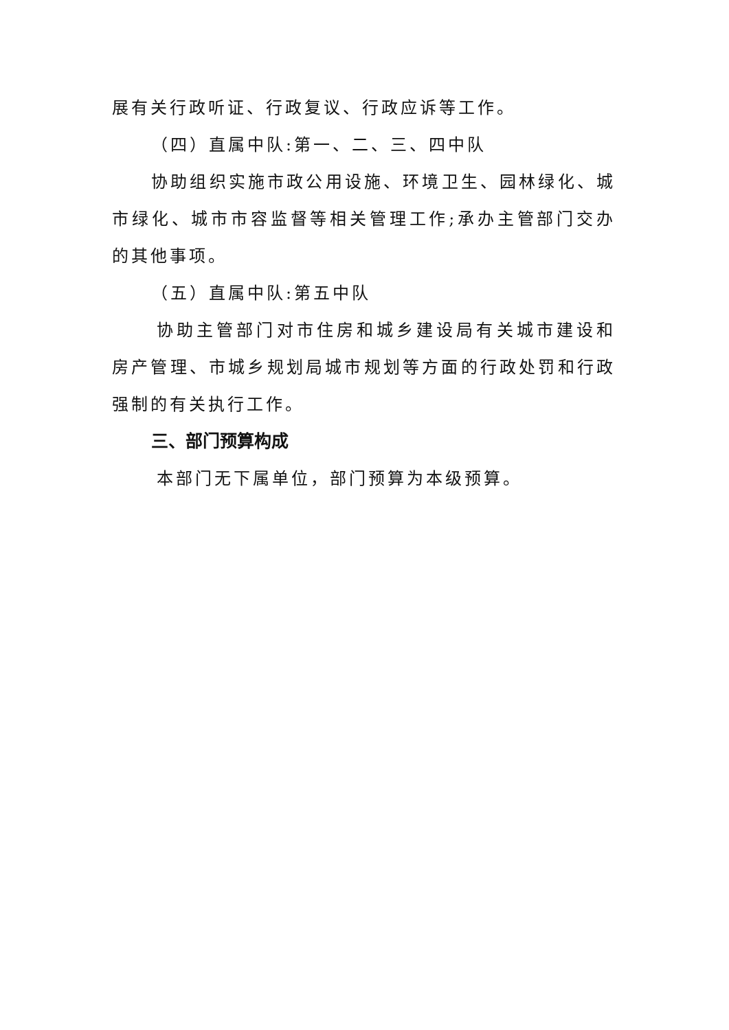展有关行政听证、行政复议、行政应诉等工作。
（四）直属中队:第一、二、三、四中队
协助组织实施市政公用设施、环境卫生、园林绿化、城市绿化、城市市容监督等相关管理工作;承办主管部门交办的其他事项。
（五）直属中队:第五中队
协助主管部门对市住房和城乡建设局有关城市建设和房产管理、市城乡规划局城市规划等方面的行政处罚和行政强制的有关执行工作。
三、部门预算构成
本部门无下属单位，部门预算为本级预算。